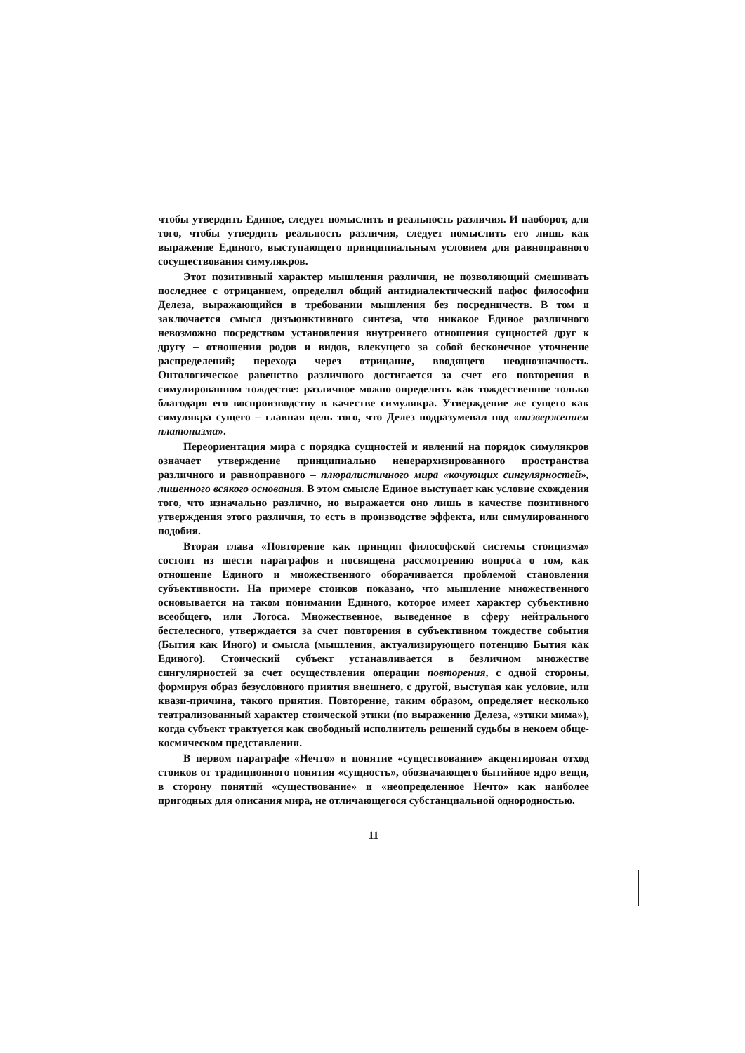чтобы утвердить Единое, следует помыслить и реальность различия. И наоборот, для того, чтобы утвердить реальность различия, следует помыслить его лишь как выражение Единого, выступающего принципиальным условием для равноправного сосуществования симулякров.
Этот позитивный характер мышления различия, не позволяющий смешивать последнее с отрицанием, определил общий антидиалектический пафос философии Делеза, выражающийся в требовании мышления без посредничеств. В том и заключается смысл дизъюнктивного синтеза, что никакое Единое различного невозможно посредством установления внутреннего отношения сущностей друг к другу – отношения родов и видов, влекущего за собой бесконечное уточнение распределений; перехода через отрицание, вводящего неоднозначность. Онтологическое равенство различного достигается за счет его повторения в симулированном тождестве: различное можно определить как тождественное только благодаря его воспроизводству в качестве симулякра. Утверждение же сущего как симулякра сущего – главная цель того, что Делез подразумевал под «низвержением платонизма».
Переориентация мира с порядка сущностей и явлений на порядок симулякров означает утверждение принципиально неиерархизированного пространства различного и равноправного – плюралистичного мира «кочующих сингулярностей», лишенного всякого основания. В этом смысле Единое выступает как условие схождения того, что изначально различно, но выражается оно лишь в качестве позитивного утверждения этого различия, то есть в производстве эффекта, или симулированного подобия.
Вторая глава «Повторение как принцип философской системы стоицизма» состоит из шести параграфов и посвящена рассмотрению вопроса о том, как отношение Единого и множественного оборачивается проблемой становления субъективности. На примере стоиков показано, что мышление множественного основывается на таком понимании Единого, которое имеет характер субъективно всеобщего, или Логоса. Множественное, выведенное в сферу нейтрального бестелесного, утверждается за счет повторения в субъективном тождестве события (Бытия как Иного) и смысла (мышления, актуализирующего потенцию Бытия как Единого). Стоический субъект устанавливается в безличном множестве сингулярностей за счет осуществления операции повторения, с одной стороны, формируя образ безусловного приятия внешнего, с другой, выступая как условие, или квази-причина, такого приятия. Повторение, таким образом, определяет несколько театрализованный характер стоической этики (по выражению Делеза, «этики мима»), когда субъект трактуется как свободный исполнитель решений судьбы в некоем обще-космическом представлении.
В первом параграфе «Нечто» и понятие «существование» акцентирован отход стоиков от традиционного понятия «сущность», обозначающего бытийное ядро вещи, в сторону понятий «существование» и «неопределенное Нечто» как наиболее пригодных для описания мира, не отличающегося субстанциальной однородностью.
11